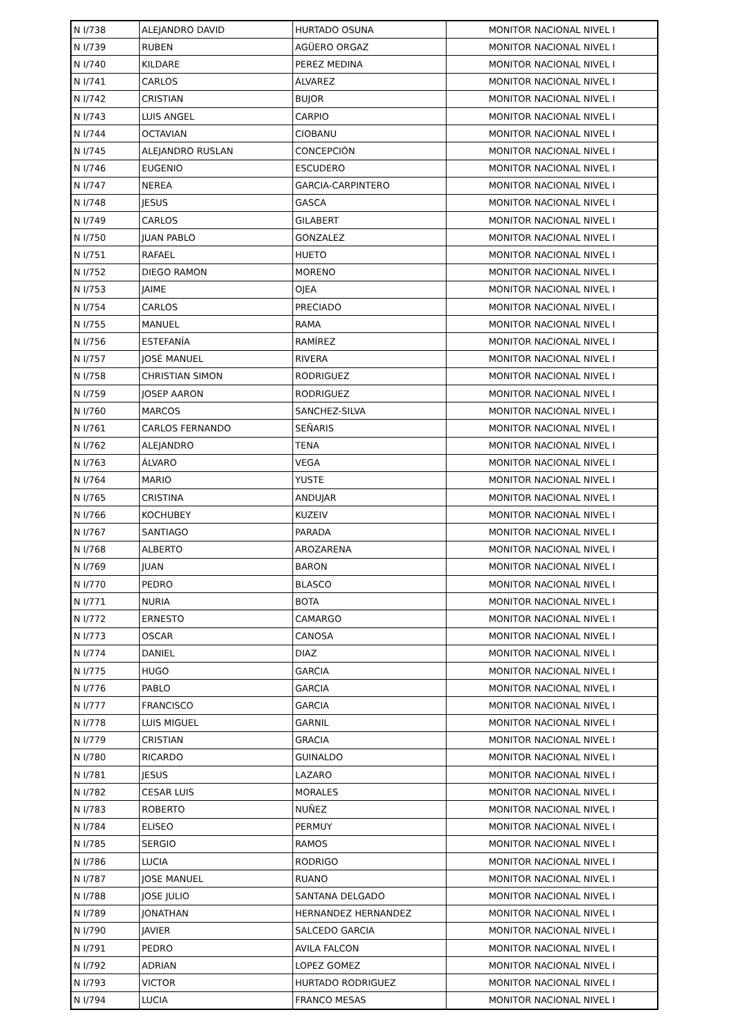| N I/738 | ALEJANDRO DAVID | HURTADO OSUNA | MONITOR NACIONAL NIVEL I |
| N I/739 | RUBEN | AGÜERO ORGAZ | MONITOR NACIONAL NIVEL I |
| N I/740 | KILDARE | PEREZ MEDINA | MONITOR NACIONAL NIVEL I |
| N I/741 | CARLOS | ÁLVAREZ | MONITOR NACIONAL NIVEL I |
| N I/742 | CRISTIAN | BUJOR | MONITOR NACIONAL NIVEL I |
| N I/743 | LUIS ANGEL | CARPIO | MONITOR NACIONAL NIVEL I |
| N I/744 | OCTAVIAN | CIOBANU | MONITOR NACIONAL NIVEL I |
| N I/745 | ALEJANDRO RUSLAN | CONCEPCIÓN | MONITOR NACIONAL NIVEL I |
| N I/746 | EUGENIO | ESCUDERO | MONITOR NACIONAL NIVEL I |
| N I/747 | NEREA | GARCIA-CARPINTERO | MONITOR NACIONAL NIVEL I |
| N I/748 | JESUS | GASCA | MONITOR NACIONAL NIVEL I |
| N I/749 | CARLOS | GILABERT | MONITOR NACIONAL NIVEL I |
| N I/750 | JUAN PABLO | GONZALEZ | MONITOR NACIONAL NIVEL I |
| N I/751 | RAFAEL | HUETO | MONITOR NACIONAL NIVEL I |
| N I/752 | DIEGO RAMON | MORENO | MONITOR NACIONAL NIVEL I |
| N I/753 | JAIME | OJEA | MONITOR NACIONAL NIVEL I |
| N I/754 | CARLOS | PRECIADO | MONITOR NACIONAL NIVEL I |
| N I/755 | MANUEL | RAMA | MONITOR NACIONAL NIVEL I |
| N I/756 | ESTEFANÍA | RAMÍREZ | MONITOR NACIONAL NIVEL I |
| N I/757 | JOSÉ MANUEL | RIVERA | MONITOR NACIONAL NIVEL I |
| N I/758 | CHRISTIAN SIMON | RODRIGUEZ | MONITOR NACIONAL NIVEL I |
| N I/759 | JOSEP AARON | RODRIGUEZ | MONITOR NACIONAL NIVEL I |
| N I/760 | MARCOS | SANCHEZ-SILVA | MONITOR NACIONAL NIVEL I |
| N I/761 | CARLOS FERNANDO | SEÑARIS | MONITOR NACIONAL NIVEL I |
| N I/762 | ALEJANDRO | TENA | MONITOR NACIONAL NIVEL I |
| N I/763 | ÁLVARO | VEGA | MONITOR NACIONAL NIVEL I |
| N I/764 | MARIO | YUSTE | MONITOR NACIONAL NIVEL I |
| N I/765 | CRISTINA | ANDUJAR | MONITOR NACIONAL NIVEL I |
| N I/766 | KOCHUBEY | KUZEIV | MONITOR NACIONAL NIVEL I |
| N I/767 | SANTIAGO | PARADA | MONITOR NACIONAL NIVEL I |
| N I/768 | ALBERTO | AROZARENA | MONITOR NACIONAL NIVEL I |
| N I/769 | JUAN | BARON | MONITOR NACIONAL NIVEL I |
| N I/770 | PEDRO | BLASCO | MONITOR NACIONAL NIVEL I |
| N I/771 | NURIA | BOTA | MONITOR NACIONAL NIVEL I |
| N I/772 | ERNESTO | CAMARGO | MONITOR NACIONAL NIVEL I |
| N I/773 | OSCAR | CANOSA | MONITOR NACIONAL NIVEL I |
| N I/774 | DANIEL | DIAZ | MONITOR NACIONAL NIVEL I |
| N I/775 | HUGO | GARCIA | MONITOR NACIONAL NIVEL I |
| N I/776 | PABLO | GARCIA | MONITOR NACIONAL NIVEL I |
| N I/777 | FRANCISCO | GARCIA | MONITOR NACIONAL NIVEL I |
| N I/778 | LUIS MIGUEL | GARNIL | MONITOR NACIONAL NIVEL I |
| N I/779 | CRISTIAN | GRACIA | MONITOR NACIONAL NIVEL I |
| N I/780 | RICARDO | GUINALDO | MONITOR NACIONAL NIVEL I |
| N I/781 | JESUS | LAZARO | MONITOR NACIONAL NIVEL I |
| N I/782 | CESAR LUIS | MORALES | MONITOR NACIONAL NIVEL I |
| N I/783 | ROBERTO | NUÑEZ | MONITOR NACIONAL NIVEL I |
| N I/784 | ELISEO | PERMUY | MONITOR NACIONAL NIVEL I |
| N I/785 | SERGIO | RAMOS | MONITOR NACIONAL NIVEL I |
| N I/786 | LUCIA | RODRIGO | MONITOR NACIONAL NIVEL I |
| N I/787 | JOSE MANUEL | RUANO | MONITOR NACIONAL NIVEL I |
| N I/788 | JOSE JULIO | SANTANA DELGADO | MONITOR NACIONAL NIVEL I |
| N I/789 | JONATHAN | HERNANDEZ HERNANDEZ | MONITOR NACIONAL NIVEL I |
| N I/790 | JAVIER | SALCEDO GARCIA | MONITOR NACIONAL NIVEL I |
| N I/791 | PEDRO | AVILA FALCON | MONITOR NACIONAL NIVEL I |
| N I/792 | ADRIAN | LOPEZ GOMEZ | MONITOR NACIONAL NIVEL I |
| N I/793 | VICTOR | HURTADO RODRIGUEZ | MONITOR NACIONAL NIVEL I |
| N I/794 | LUCIA | FRANCO MESAS | MONITOR NACIONAL NIVEL I |